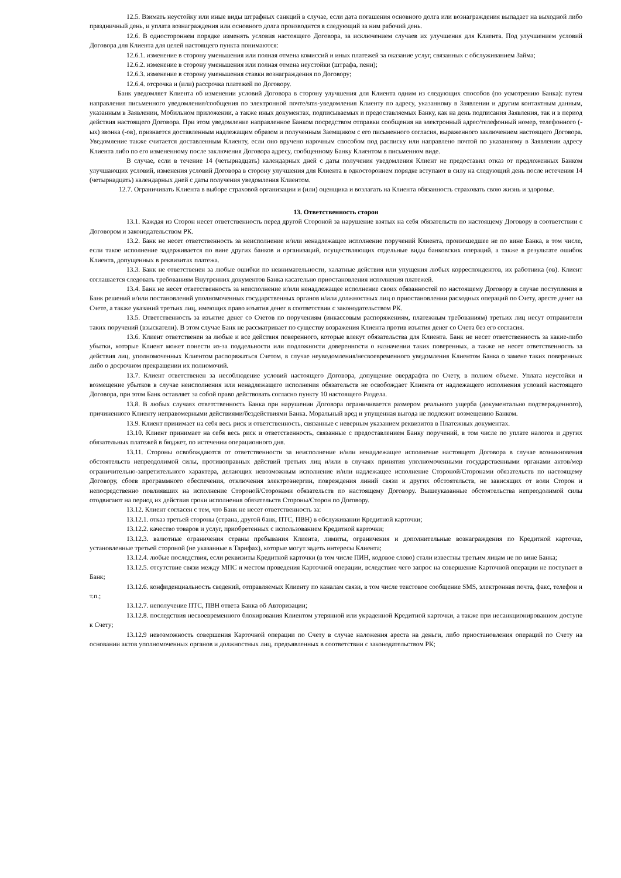12.5. Взимать неустойку или иные виды штрафных санкций в случае, если дата погашения основного долга или вознаграждения выпадает на выходной либо праздничный день, и уплата вознаграждения или основного долга производится в следующий за ним рабочий день.
12.6. В одностороннем порядке изменять условия настоящего Договора, за исключением случаев их улучшения для Клиента. Под улучшением условий Договора для Клиента для целей настоящего пункта понимаются:
12.6.1. изменение в сторону уменьшения или полная отмена комиссий и иных платежей за оказание услуг, связанных с обслуживанием Займа;
12.6.2. изменение в сторону уменьшения или полная отмена неустойки (штрафа, пени);
12.6.3. изменение в сторону уменьшения ставки вознаграждения по Договору;
12.6.4. отсрочка и (или) рассрочка платежей по Договору.
Банк уведомляет Клиента об изменении условий Договора в сторону улучшения для Клиента одним из следующих способов (по усмотрению Банка): путем направления письменного уведомления/сообщения по электронной почте/sms-уведомления Клиенту по адресу, указанному в Заявлении и другим контактным данным, указанным в Заявлении, Мобильном приложении, а также иных документах, подписываемых и предоставляемых Банку, как на день подписания Заявления, так и в период действия настоящего Договора. При этом уведомление направленное Банком посредством отправки сообщения на электронный адрес/телефонный номер, телефонного (-ых) звонка (-ов), признается доставленным надлежащим образом и полученным Заемщиком с его письменного согласия, выраженного заключением настоящего Договора. Уведомление также считается доставленным Клиенту, если оно вручено нарочным способом под расписку или направлено почтой по указанному в Заявлении адресу Клиента либо по его измененному после заключения Договора адресу, сообщенному Банку Клиентом в письменном виде.
В случае, если в течение 14 (четырнадцать) календарных дней с даты получения уведомления Клиент не предоставил отказ от предложенных Банком улучшающих условий, изменения условий Договора в сторону улучшения для Клиента в одностороннем порядке вступают в силу на следующий день после истечения 14 (четырнадцать) календарных дней с даты получения уведомления Клиентом.
12.7. Ограничивать Клиента в выборе страховой организации и (или) оценщика и возлагать на Клиента обязанность страховать свою жизнь и здоровье.
13. Ответственность сторон
13.1. Каждая из Сторон несет ответственность перед другой Стороной за нарушение взятых на себя обязательств по настоящему Договору в соответствии с Договором и законодательством РК.
13.2. Банк не несет ответственность за неисполнение и/или ненадлежащее исполнение поручений Клиента, произошедшее не по вине Банка, в том числе, если такое исполнение задерживается по вине других банков и организаций, осуществляющих отдельные виды банковских операций, а также в результате ошибок Клиента, допущенных в реквизитах платежа.
13.3. Банк не ответственен за любые ошибки по невнимательности, халатные действия или упущения любых корреспондентов, их работника (ов). Клиент соглашается следовать требованиям Внутренних документов Банка касательно приостановления исполнения платежей.
13.4. Банк не несет ответственность за неисполнение и/или ненадлежащее исполнение своих обязанностей по настоящему Договору в случае поступления в Банк решений и/или постановлений уполномоченных государственных органов и/или должностных лиц о приостановлении расходных операций по Счету, аресте денег на Счете, а также указаний третьих лиц, имеющих право изъятия денег в соответствии с законодательством РК.
13.5. Ответственность за изъятие денег со Счетов по поручениям (инкассовым распоряжениям, платежным требованиям) третьих лиц несут отправители таких поручений (взыскатели). В этом случае Банк не рассматривает по существу возражения Клиента против изъятия денег со Счета без его согласия.
13.6. Клиент ответственен за любые и все действия поверенного, которые влекут обязательства для Клиента. Банк не несет ответственность за какие-либо убытки, которые Клиент может понести из-за поддельности или подложности доверенности о назначении таких поверенных, а также не несет ответственность за действия лиц, уполномоченных Клиентом распоряжаться Счетом, в случае неуведомления/несвоевременного уведомления Клиентом Банка о замене таких поверенных либо о досрочном прекращении их полномочий.
13.7. Клиент ответственен за несоблюдение условий настоящего Договора, допущение овердрафта по Счету, в полном объеме. Уплата неустойки и возмещение убытков в случае неисполнения или ненадлежащего исполнения обязательств не освобождает Клиента от надлежащего исполнения условий настоящего Договора, при этом Банк оставляет за собой право действовать согласно пункту 10 настоящего Раздела.
13.8. В любых случаях ответственность Банка при нарушении Договора ограничивается размером реального ущерба (документально подтвержденного), причиненного Клиенту неправомерными действиями/бездействиями Банка. Моральный вред и упущенная выгода не подлежит возмещению Банком.
13.9. Клиент принимает на себя весь риск и ответственность, связанные с неверным указанием реквизитов в Платежных документах.
13.10. Клиент принимает на себя весь риск и ответственность, связанные с предоставлением Банку поручений, в том числе по уплате налогов и других обязательных платежей в бюджет, по истечении операционного дня.
13.11. Стороны освобождаются от ответственности за неисполнение и/или ненадлежащее исполнение настоящего Договора в случае возникновения обстоятельств непреодолимой силы, противоправных действий третьих лиц и/или в случаях принятия уполномоченными государственными органами актов/мер ограничительно-запретительного характера, делающих невозможным исполнение и/или надлежащее исполнение Стороной/Сторонами обязательств по настоящему Договору, сбоев программного обеспечения, отключения электроэнергии, повреждения линий связи и других обстоятельств, не зависящих от воли Сторон и непосредственно повлиявших на исполнение Стороной/Сторонами обязательств по настоящему Договору. Вышеуказанные обстоятельства непреодолимой силы отодвигают на период их действия сроки исполнения обязательств Стороны/Сторон по Договору.
13.12. Клиент согласен с тем, что Банк не несет ответственность за:
13.12.1. отказ третьей стороны (страна, другой банк, ПТС, ПВН) в обслуживании Кредитной карточки;
13.12.2. качество товаров и услуг, приобретенных с использованием Кредитной карточки;
13.12.3. валютные ограничения страны пребывания Клиента, лимиты, ограничения и дополнительные вознаграждения по Кредитной карточке, установленные третьей стороной (не указанные в Тарифах), которые могут задеть интересы Клиента;
13.12.4. любые последствия, если реквизиты Кредитной карточки (в том числе ПИН, кодовое слово) стали известны третьим лицам не по вине Банка;
13.12.5. отсутствие связи между МПС и местом проведения Карточной операции, вследствие чего запрос на совершение Карточной операции не поступает в Банк;
13.12.6. конфиденциальность сведений, отправляемых Клиенту по каналам связи, в том числе текстовое сообщение SMS, электронная почта, факс, телефон и т.п.;
13.12.7. неполучение ПТС, ПВН ответа Банка об Авторизации;
13.12.8. последствия несвоевременного блокирования Клиентом утерянной или украденной Кредитной карточки, а также при несанкционированном доступе к Счету;
13.12.9 невозможность совершения Карточной операции по Счету в случае наложения ареста на деньги, либо приостановления операций по Счету на основании актов уполномоченных органов и должностных лиц, предъявленных в соответствии с законодательством РК;